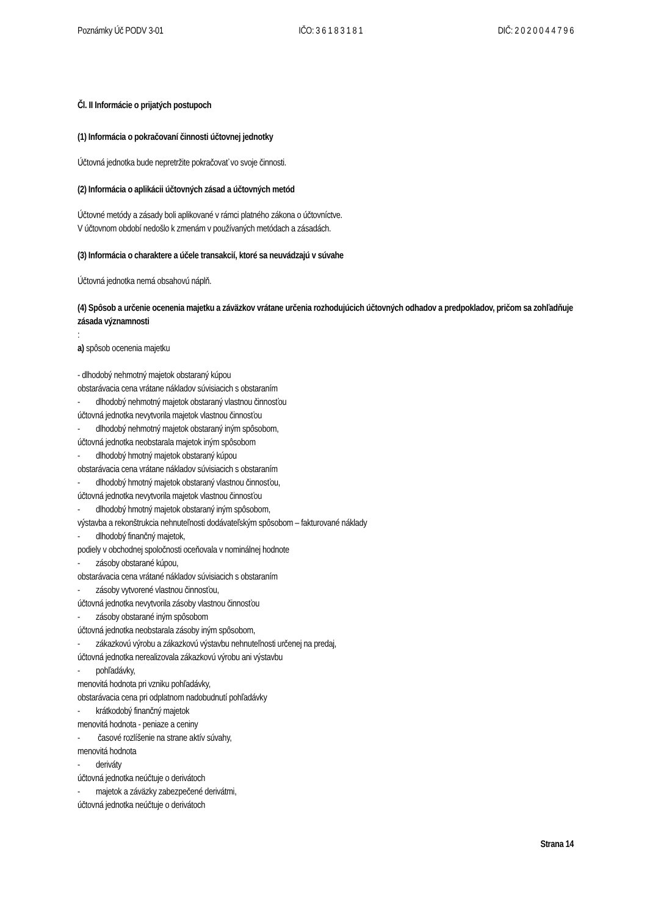Poznámky Úč PODV 3-01 IČO: 3 6 1 8 3 1 8 1 DIČ: 2 0 2 0 0 4 4 7 9 6
Čl. II Informácie o prijatých postupoch
(1) Informácia o pokračovaní činnosti účtovnej jednotky
Účtovná jednotka bude nepretržite pokračovať vo svoje činnosti.
(2) Informácia o aplikácii účtovných zásad a účtovných metód
Účtovné metódy a zásady boli aplikované v rámci platného zákona o účtovníctve.
V účtovnom období nedošlo k zmenám v používaných metódach a zásadách.
(3) Informácia o charaktere a účele transakcií, ktoré sa neuvádzajú v súvahe
Účtovná jednotka nemá obsahovú náplň.
(4) Spôsob a určenie ocenenia majetku a záväzkov vrátane určenia rozhodujúcich účtovných odhadov a predpokladov, pričom sa zohľadňuje zásada významnosti
:
a) spôsob ocenenia majetku
- dlhodobý nehmotný majetok obstaraný kúpou
obstarávacia cena vrátane nákladov súvisiacich s obstaraním
- dlhodobý nehmotný majetok obstaraný vlastnou činnosťou
účtovná jednotka nevytvorila majetok vlastnou činnosťou
- dlhodobý nehmotný majetok obstaraný iným spôsobom,
účtovná jednotka neobstarala majetok iným spôsobom
- dlhodobý hmotný majetok obstaraný kúpou
obstarávacia cena vrátane nákladov súvisiacich s obstaraním
- dlhodobý hmotný majetok obstaraný vlastnou činnosťou,
účtovná jednotka nevytvorila majetok vlastnou činnosťou
- dlhodobý hmotný majetok obstaraný iným spôsobom,
výstavba a rekonštrukcia nehnuteľnosti dodávateľským spôsobom – fakturované náklady
- dlhodobý finančný majetok,
podiely v obchodnej spoločnosti oceňovala v nominálnej hodnote
- zásoby obstarané kúpou,
obstarávacia cena vrátané nákladov súvisiacich s obstaraním
- zásoby vytvorené vlastnou činnosťou,
účtovná jednotka nevytvorila zásoby vlastnou činnosťou
- zásoby obstarané iným spôsobom
účtovná jednotka neobstarala zásoby iným spôsobom,
- zákazkovú výrobu a zákazkovú výstavbu nehnuteľnosti určenej na predaj,
účtovná jednotka nerealizovala zákazkovú výrobu ani výstavbu
- pohľadávky,
menovitá hodnota pri vzniku pohľadávky,
obstarávacia cena pri odplatnom nadobudnutí pohľadávky
- krátkodobý finančný majetok
menovitá hodnota - peniaze a ceniny
- časové rozlíšenie na strane aktív súvahy,
menovitá hodnota
- deriváty
účtovná jednotka neúčtuje o derivátoch
- majetok a záväzky zabezpečené derivátmi,
účtovná jednotka neúčtuje o derivátoch
Strana 14